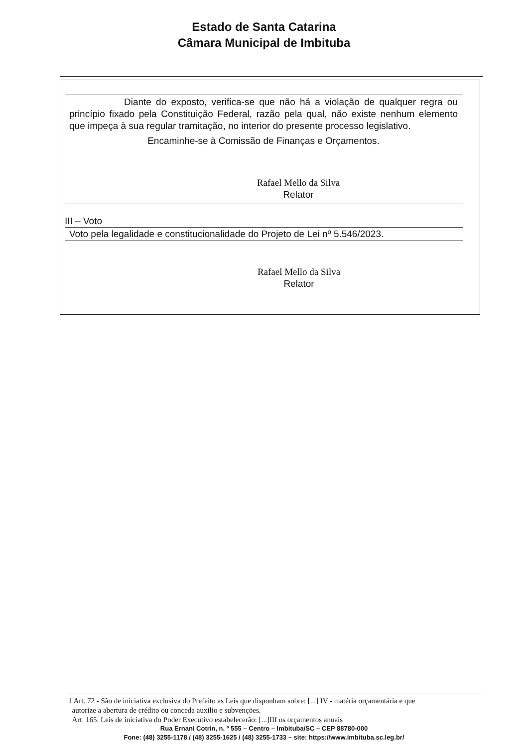Estado de Santa Catarina
Câmara Municipal de Imbituba
Diante do exposto, verifica-se que não há a violação de qualquer regra ou princípio fixado pela Constituição Federal, razão pela qual, não existe nenhum elemento que impeça à sua regular tramitação, no interior do presente processo legislativo.
Encaminhe-se à Comissão de Finanças e Orçamentos.
Rafael Mello da Silva
Relator
III – Voto
Voto pela legalidade e constitucionalidade do Projeto de Lei nº 5.546/2023.
Rafael Mello da Silva
Relator
1 Art. 72 - São de iniciativa exclusiva do Prefeito as Leis que disponham sobre: [...] IV - matéria orçamentária e que
autorize a abertura de crédito ou conceda auxilio e subvenções.
Art. 165. Leis de iniciativa do Poder Executivo estabelecerão: [...]III os orçamentos anuais
Rua Ernani Cotrin, n. º 555 – Centro – Imbituba/SC – CEP 88780-000
Fone: (48) 3255-1178 / (48) 3255-1625 / (48) 3255-1733 – site: https://www.imbituba.sc.leg.br/